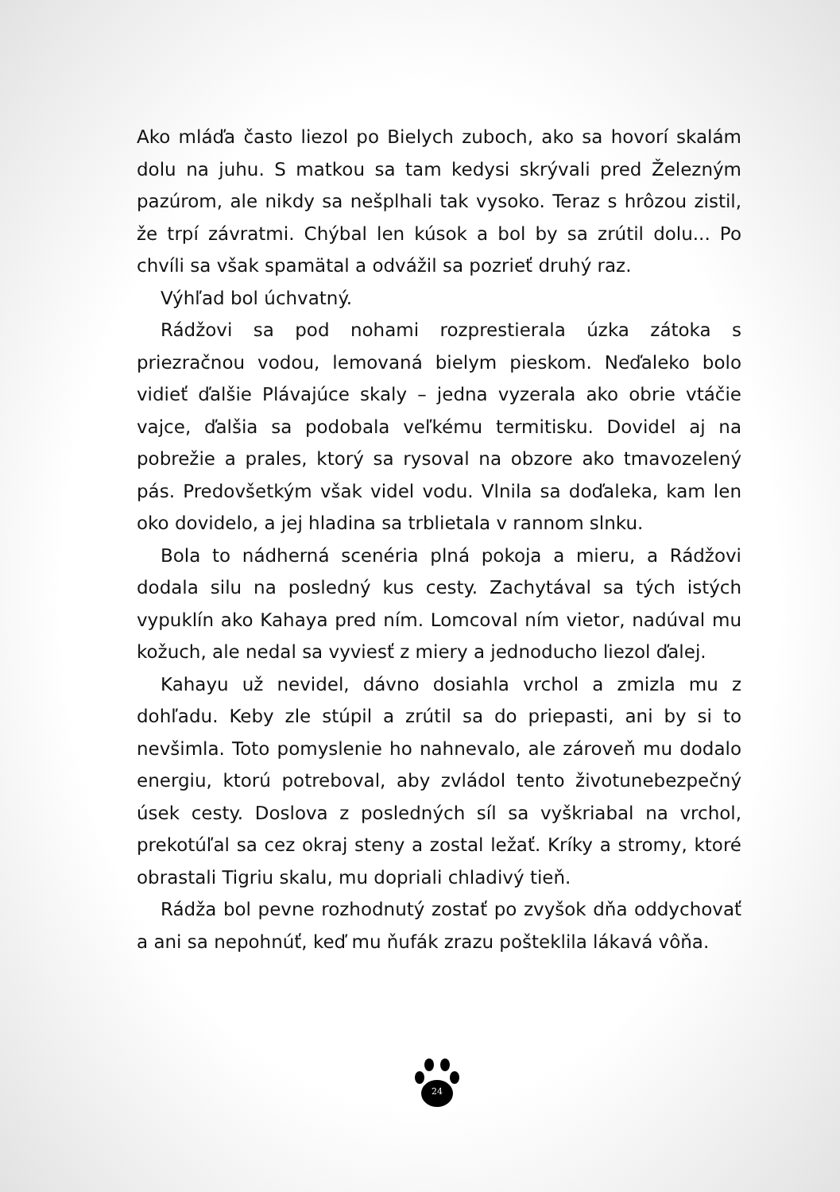Ako mláďa často liezol po Bielych zuboch, ako sa hovorí skalám dolu na juhu. S matkou sa tam kedysi skrývali pred Železným pazúrom, ale nikdy sa nešplhali tak vysoko. Teraz s hrôzou zistil, že trpí závratmi. Chýbal len kúsok a bol by sa zrútil dolu... Po chvíli sa však spamätal a odvážil sa pozrieť druhý raz.
Výhľad bol úchvatný.
Rádžovi sa pod nohami rozprestierala úzka zátoka s priezračnou vodou, lemovaná bielym pieskom. Neďaleko bolo vidieť ďalšie Plávajúce skaly – jedna vyzerala ako obrie vtáčie vajce, ďalšia sa podobala veľkému termitisku. Dovidel aj na pobrežie a prales, ktorý sa rysoval na obzore ako tmavozelený pás. Predovšetkým však videl vodu. Vlnila sa doďaleka, kam len oko dovidelo, a jej hladina sa trblietala v rannom slnku.
Bola to nádherná scenéria plná pokoja a mieru, a Rádžovi dodala silu na posledný kus cesty. Zachytával sa tých istých vypuklín ako Kahaya pred ním. Lomcoval ním vietor, nadúval mu kožuch, ale nedal sa vyviesť z miery a jednoducho liezol ďalej.
Kahayu už nevidel, dávno dosiahla vrchol a zmizla mu z dohľadu. Keby zle stúpil a zrútil sa do priepasti, ani by si to nevšimla. Toto pomyslenie ho nahnevalo, ale zároveň mu dodalo energiu, ktorú potreboval, aby zvládol tento životunebezpečný úsek cesty. Doslova z posledných síl sa vyškriabal na vrchol, prekotúľal sa cez okraj steny a zostal ležať. Kríky a stromy, ktoré obrastali Tigriu skalu, mu dopriali chladivý tieň.
Rádža bol pevne rozhodnutý zostať po zvyšok dňa oddychovať a ani sa nepohnúť, keď mu ňufák zrazu pošteklila lákavá vôňa.
24